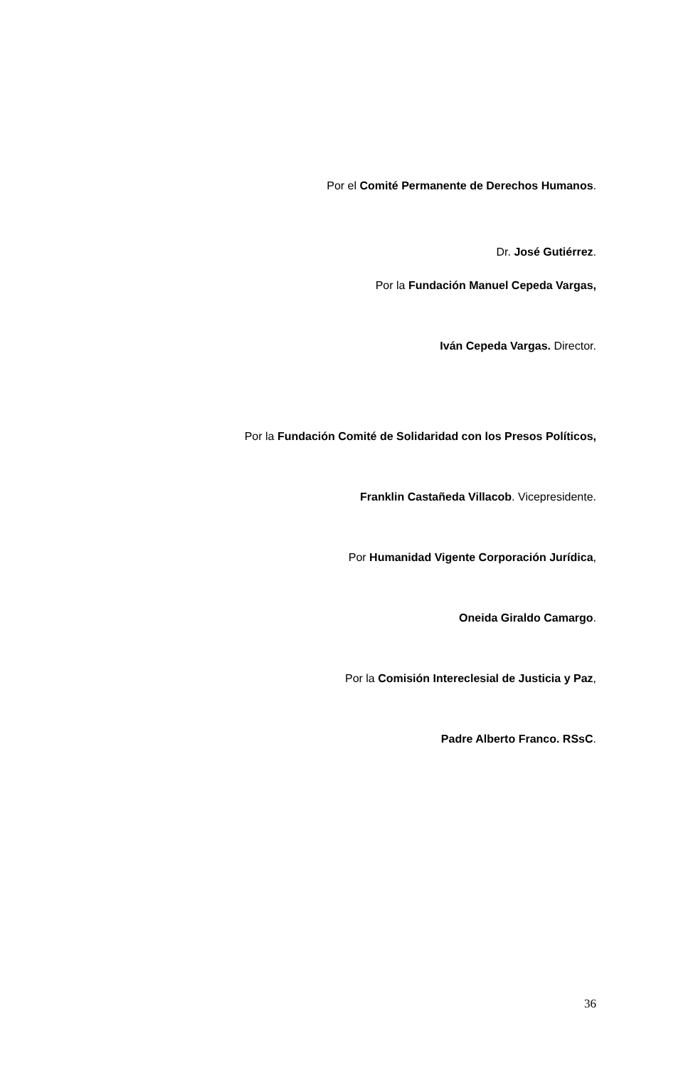Por el Comité Permanente de Derechos Humanos.
Dr. José Gutiérrez.
Por la Fundación Manuel Cepeda Vargas,
Iván Cepeda Vargas. Director.
Por la Fundación Comité de Solidaridad con los Presos Políticos,
Franklin Castañeda Villacob. Vicepresidente.
Por Humanidad Vigente Corporación Jurídica,
Oneida Giraldo Camargo.
Por la Comisión Intereclesial de Justicia y Paz,
Padre Alberto Franco. RSsC.
36